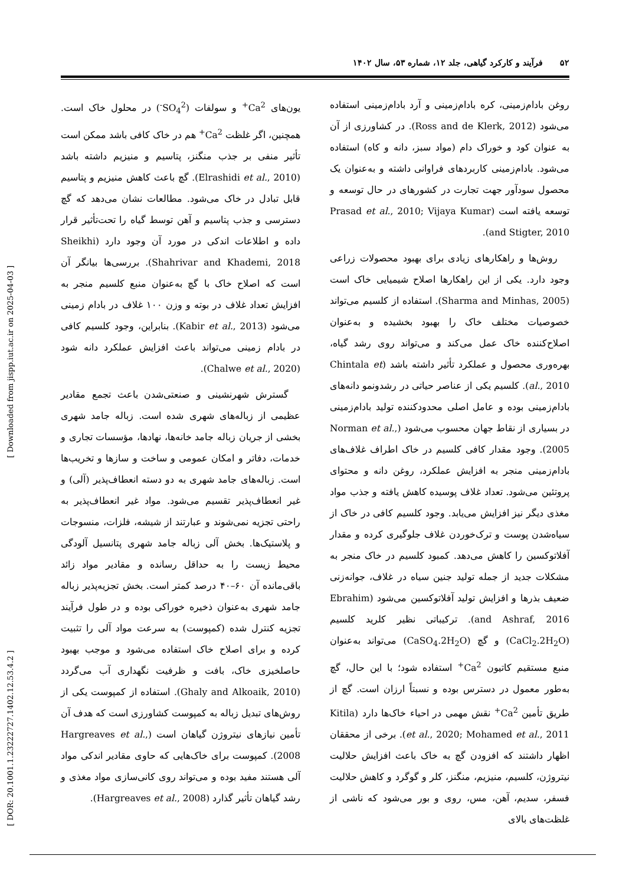۵۲ فرآیند و کارکرد گیاهی، جلد ۱۲، شماره ۵۳، سال ۱۴۰۲
روغن بادام‌زمینی، کره بادام‌زمینی و آرد بادام‌زمینی استفاده می‌شود (Ross and de Klerk, 2012). در کشاورزی از آن به عنوان کود و خوراک دام (مواد سبز، دانه و کاه) استفاده می‌شود. بادام‌زمینی کاربردهای فراوانی داشته و به‌عنوان یک محصول سودآور جهت تجارت در کشورهای در حال توسعه و توسعه یافته است (Prasad et al., 2010; Vijaya Kumar and Stigter, 2010).
روش‌ها و راهکارهای زیادی برای بهبود محصولات زراعی وجود دارد. یکی از این راهکارها اصلاح شیمیایی خاک است (Sharma and Minhas, 2005). استفاده از کلسیم می‌تواند خصوصیات مختلف خاک را بهبود بخشیده و به‌عنوان اصلاح‌کننده خاک عمل می‌کند و می‌تواند روی رشد گیاه، بهره‌وری محصول و عملکرد تأثیر داشته باشد (Chintala et al., 2010). کلسیم یکی از عناصر حیاتی در رشدونمو دانه‌های بادام‌زمینی بوده و عامل اصلی محدودکننده تولید بادام‌زمینی در بسیاری از نقاط جهان محسوب می‌شود (Norman et al., 2005). وجود مقدار کافی کلسیم در خاک اطراف غلاف‌های بادام‌زمینی منجر به افزایش عملکرد، روغن دانه و محتوای پروتئین می‌شود. تعداد غلاف پوسیده کاهش یافته و جذب مواد مغذی دیگر نیز افزایش می‌یابد. وجود کلسیم کافی در خاک از سیاه‌شدن پوست و ترک‌خوردن غلاف جلوگیری کرده و مقدار آفلاتوکسین را کاهش می‌دهد. کمبود کلسیم در خاک منجر به مشکلات جدید از جمله تولید جنین سیاه در غلاف، جوانه‌زنی ضعیف بذرها و افزایش تولید آفلاتوکسین می‌شود (Ebrahim and Ashraf, 2016). ترکیباتی نظیر کلرید کلسیم (CaCl<sub>2</sub>.2H<sub>2</sub>O) و گچ (CaSO<sub>4</sub>.2H<sub>2</sub>O) می‌تواند به‌عنوان منبع مستقیم کاتیون Ca<sup>2+</sup> استفاده شود؛ با این حال، گچ به‌طور معمول در دسترس بوده و نسبتاً ارزان است. گچ از طریق تأمین Ca<sup>2+</sup> نقش مهمی در احیاء خاک‌ها دارد (Kitila et al., 2020; Mohamed et al., 2011). برخی از محققان اظهار داشتند که افزودن گچ به خاک باعث افزایش حلالیت نیتروژن، کلسیم، منیزیم، منگنز، کلر و گوگرد و کاهش حلالیت فسفر، سدیم، آهن، مس، روی و بور می‌شود که ناشی از غلظت‌های بالای
یون‌های Ca<sup>2+</sup> و سولفات (SO<sub>4</sub><sup>2-</sup>) در محلول خاک است. همچنین، اگر غلظت Ca<sup>2+</sup> هم در خاک کافی باشد ممکن است تأثیر منفی بر جذب منگنز، پتاسیم و منیزیم داشته باشد (Elrashidi et al., 2010). گچ باعث کاهش منیزیم و پتاسیم قابل تبادل در خاک می‌شود. مطالعات نشان می‌دهد که گچ دسترسی و جذب پتاسیم و آهن توسط گیاه را تحت‌تأثیر قرار داده و اطلاعات اندکی در مورد آن وجود دارد (Sheikhi Shahrivar and Khademi, 2018). بررسی‌ها بیانگر آن است که اصلاح خاک با گچ به‌عنوان منبع کلسیم منجر به افزایش تعداد غلاف در بوته و وزن ۱۰۰ غلاف در بادام زمینی می‌شود (Kabir et al., 2013). بنابراین، وجود کلسیم کافی در بادام زمینی می‌تواند باعث افزایش عملکرد دانه شود (Chalwe et al., 2020).
گسترش شهرنشینی و صنعتی‌شدن باعث تجمع مقادیر عظیمی از زباله‌های شهری شده است. زباله جامد شهری بخشی از جریان زباله جامد خانه‌ها، نهادها، مؤسسات تجاری و خدمات، دفاتر و امکان عمومی و ساخت و سازها و تخریب‌ها است. زباله‌های جامد شهری به دو دسته انعطاف‌پذیر (آلی) و غیر انعطاف‌پذیر تقسیم می‌شود. مواد غیر انعطاف‌پذیر به راحتی تجزیه نمی‌شوند و عبارتند از شیشه، فلزات، منسوجات و پلاستیک‌ها. بخش آلی زباله جامد شهری پتانسیل آلودگی محیط زیست را به حداقل رسانده و مقادیر مواد زائد باقی‌مانده آن ۶۰–۴۰ درصد کمتر است. بخش تجزیه‌پذیر زباله جامد شهری به‌عنوان ذخیره خوراکی بوده و در طول فرآیند تجزیه کنترل شده (کمپوست) به سرعت مواد آلی را تثبیت کرده و برای اصلاح خاک استفاده می‌شود و موجب بهبود حاصلخیزی خاک، بافت و ظرفیت نگهداری آب می‌گردد (Ghaly and Alkoaik, 2010). استفاده از کمپوست یکی از روش‌های تبدیل زباله به کمپوست کشاورزی است که هدف آن تأمین نیازهای نیتروژن گیاهان است (Hargreaves et al., 2008). کمپوست برای خاک‌هایی که حاوی مقادیر اندکی مواد آلی هستند مفید بوده و می‌تواند روی کانی‌سازی مواد مغذی و رشد گیاهان تأثیر گذارد (Hargreaves et al., 2008).
[ DOR: 20.1001.1.23222727.1402.12.53.4.2 ] [ Downloaded from jispp.iut.ac.ir on 2025-04-03 ]